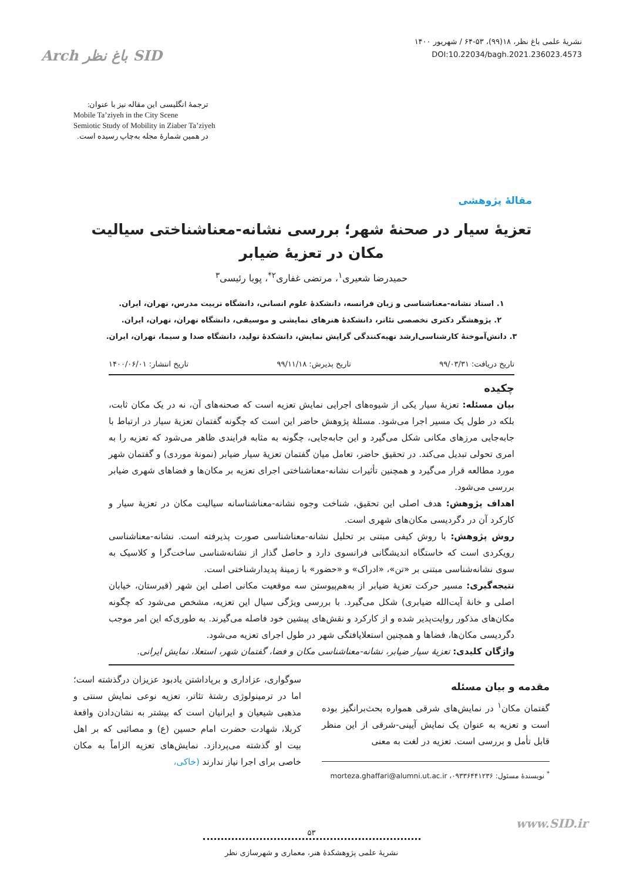Arch باغ نظر SID
نشریهٔ علمی باغ نظر، ۱۸(۹۹)، ۵۳-۶۴ / شهریور ۱۴۰۰
DOI:10.22034/bagh.2021.236023.4573
ترجمهٔ انگلیسی این مقاله نیز با عنوان:
Mobile Ta’ziyeh in the City Scene
Semiotic Study of Mobility in Ziaber Ta’ziyeh
در همین شمارهٔ مجله به‌چاپ رسیده است.
مقالهٔ پژوهشی
تعزیهٔ سیار در صحنهٔ شهر؛ بررسی نشانه-معناشناختی سیالیت
مکان در تعزیهٔ ضیابر
حمیدرضا شعیری<sup>۱</sup>، مرتضی غفاری<sup>۲*</sup>، پویا رئیسی<sup>۳</sup>
۱. استاد نشانه-معناشناسی و زبان فرانسه، دانشکدهٔ علوم انسانی، دانشگاه تربیت مدرس، تهران، ایران.
۲. پژوهشگر دکتری تخصصی تئاتر، دانشکدهٔ هنرهای نمایشی و موسیقی، دانشگاه تهران، تهران، ایران.
۳. دانش‌آموختهٔ کارشناسی‌ارشد تهیه‌کنندگی گرایش نمایش، دانشکدهٔ تولید، دانشگاه صدا و سیما، تهران، ایران.
تاریخ دریافت: ۹۹/۰۳/۳۱ تاریخ پذیرش: ۹۹/۱۱/۱۸ تاریخ انتشار: ۱۴۰۰/۰۶/۰۱
چکیده
بیان مسئله: تعزیهٔ سیار یکی از شیوه‌های اجرایی نمایش تعزیه است که صحنه‌های آن، نه در یک مکان ثابت، بلکه در طول یک مسیر اجرا می‌شود. مسئلهٔ پژوهش حاضر این است که چگونه گفتمان تعزیهٔ سیار در ارتباط با جابه‌جایی مرزهای مکانی شکل می‌گیرد و این جابه‌جایی، چگونه به مثابه فرایندی ظاهر می‌شود که تعزیه را به امری تحولی تبدیل می‌کند. در تحقیق حاضر، تعامل میان گفتمان تعزیهٔ سیار ضیابر (نمونهٔ موردی) و گفتمان شهر مورد مطالعه قرار می‌گیرد و همچنین تأثیرات نشانه-معناشناختی اجرای تعزیه بر مکان‌ها و فضاهای شهری ضیابر بررسی می‌شود.
اهداف پژوهش: هدف اصلی این تحقیق، شناخت وجوه نشانه-معناشناسانه سیالیت مکان در تعزیهٔ سیار و کارکرد آن در دگردیسی مکان‌های شهری است.
روش پژوهش: با روش کیفی مبتنی بر تحلیل نشانه-معناشناسی صورت پذیرفته است. نشانه-معناشناسی رویکردی است که خاستگاه اندیشگانی فرانسوی دارد و حاصل گذار از نشانه‌شناسی ساخت‌گرا و کلاسیک به سوی نشانه‌شناسی مبتنی بر «تن»، «ادراک» و «حضور» با زمینهٔ پدیدارشناختی است.
نتیجه‌گیری: مسیر حرکت تعزیهٔ ضیابر از به‌هم‌پیوستن سه موقعیت مکانی اصلی این شهر (قبرستان، خیابان اصلی و خانهٔ آیت‌الله ضیابری) شکل می‌گیرد. با بررسی ویژگی سیال این تعزیه، مشخص می‌شود که چگونه مکان‌های مذکور روایت‌پذیر شده و از کارکرد و نقش‌های پیشین خود فاصله می‌گیرند. به طوری‌که این امر موجب دگردیسی مکان‌ها، فضاها و همچنین استعلایافتگی شهر در طول اجرای تعزیه می‌شود.
واژگان کلیدی: تعزیهٔ سیار ضیابر، نشانه-معناشناسی مکان و فضا، گفتمان شهر، استعلا، نمایش ایرانی.
مقدمه و بیان مسئله
گفتمان مکان<sup>۱</sup> در نمایش‌های شرقی همواره بحث‌برانگیز بوده است و تعزیه به عنوان یک نمایش آیینی-شرقی از این منظر قابل تأمل و بررسی است. تعزیه در لغت به معنی
<sup>*</sup> نویسندهٔ مسئول: ۰۹۳۳۶۴۴۱۲۳۶، morteza.ghaffari@alumni.ut.ac.ir
سوگواری، عزاداری و برپاداشتن یادبود عزیزان درگذشته است؛ اما در ترمینولوژی رشتهٔ تئاتر، تعزیه نوعی نمایش سنتی و مذهبی شیعیان و ایرانیان است که بیشتر به نشان‌دادن واقعهٔ کربلا، شهادت حضرت امام حسین (ع) و مصائبی که بر اهل بیت او گذشته می‌پردازد. نمایش‌های تعزیه الزاماً به مکان خاصی برای اجرا نیاز ندارند (خاکی،
www.SID.ir
۵۳
نشریهٔ علمی پژوهشکدهٔ هنر، معماری و شهرسازی نظر